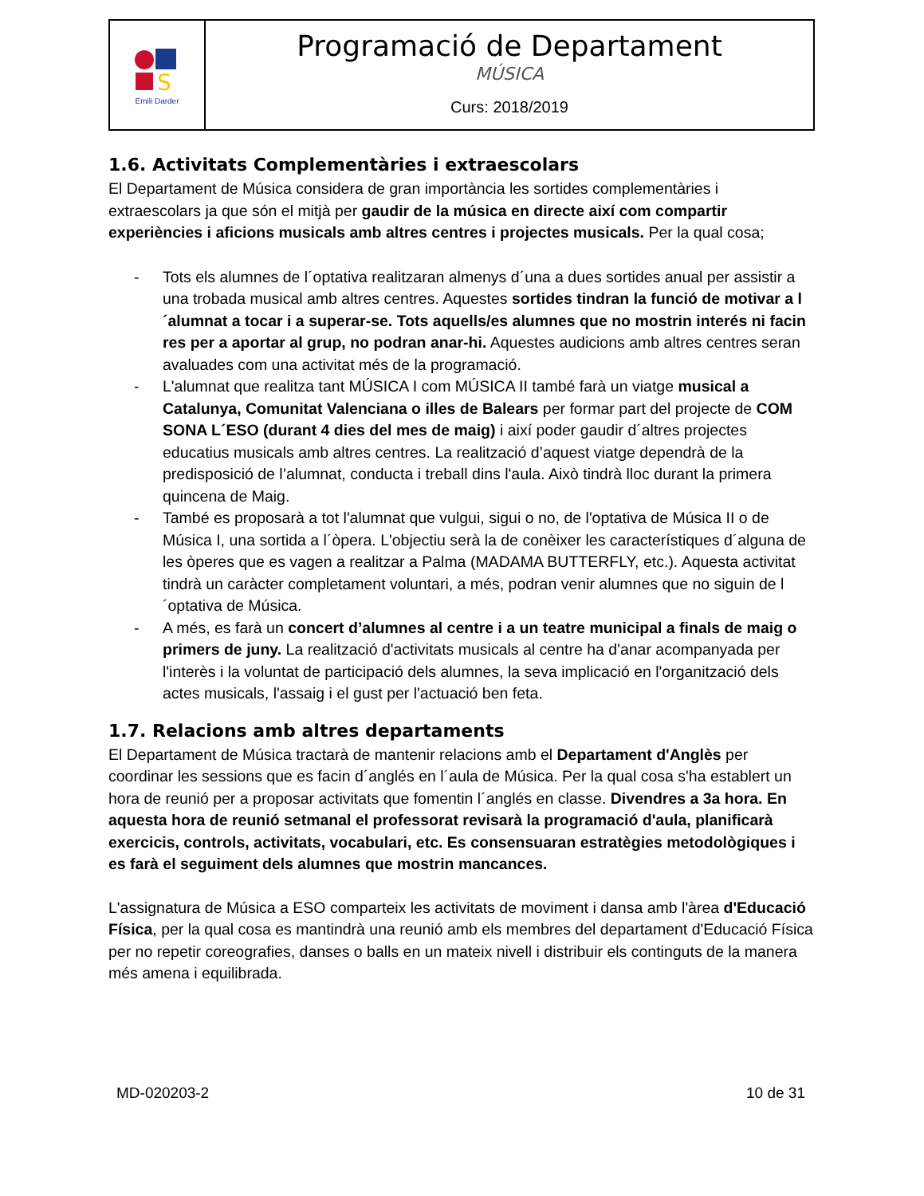| S Emili Darder | Programació de Departament MÚSICA Curs: 2018/2019 |
1.6. Activitats Complementàries i extraescolars
El Departament de Música considera de gran importància les sortides complementàries i extraescolars ja que són el mitjà per gaudir de la música en directe així com compartir experiències i aficions musicals amb altres centres i projectes musicals. Per la qual cosa;
- Tots els alumnes de l´optativa realitzaran almenys d´una a dues sortides anual per assistir a una trobada musical amb altres centres. Aquestes sortides tindran la funció de motivar a l´alumnat a tocar i a superar-se. Tots aquells/es alumnes que no mostrin interés ni facin res per a aportar al grup, no podran anar-hi. Aquestes audicions amb altres centres seran avaluades com una activitat més de la programació.
- L'alumnat que realitza tant MÚSICA I com MÚSICA II també farà un viatge musical a Catalunya, Comunitat Valenciana o illes de Balears per formar part del projecte de COM SONA L´ESO (durant 4 dies del mes de maig) i així poder gaudir d´altres projectes educatius musicals amb altres centres. La realització d’aquest viatge dependrà de la predisposició de l’alumnat, conducta i treball dins l'aula. Això tindrà lloc durant la primera quincena de Maig.
- També es proposarà a tot l'alumnat que vulgui, sigui o no, de l'optativa de Música II o de Música I, una sortida a l´òpera. L'objectiu serà la de conèixer les característiques d´alguna de les òperes que es vagen a realitzar a Palma (MADAMA BUTTERFLY, etc.). Aquesta activitat tindrà un caràcter completament voluntari, a més, podran venir alumnes que no siguin de l´optativa de Música.
- A més, es farà un concert d’alumnes al centre i a un teatre municipal a finals de maig o primers de juny. La realització d'activitats musicals al centre ha d'anar acompanyada per l'interès i la voluntat de participació dels alumnes, la seva implicació en l'organització dels actes musicals, l'assaig i el gust per l'actuació ben feta.
1.7. Relacions amb altres departaments
El Departament de Música tractarà de mantenir relacions amb el Departament d'Anglès per coordinar les sessions que es facin d´anglés en l´aula de Música. Per la qual cosa s'ha establert un hora de reunió per a proposar activitats que fomentin l´anglés en classe. Divendres a 3a hora. En aquesta hora de reunió setmanal el professorat revisarà la programació d'aula, planificarà exercicis, controls, activitats, vocabulari, etc. Es consensuaran estratègies metodològiques i es farà el seguiment dels alumnes que mostrin mancances.
L'assignatura de Música a ESO comparteix les activitats de moviment i dansa amb l'àrea d'Educació Física, per la qual cosa es mantindrà una reunió amb els membres del departament d'Educació Física per no repetir coreografies, danses o balls en un mateix nivell i distribuir els continguts de la manera més amena i equilibrada.
MD-020203-2 10 de 31